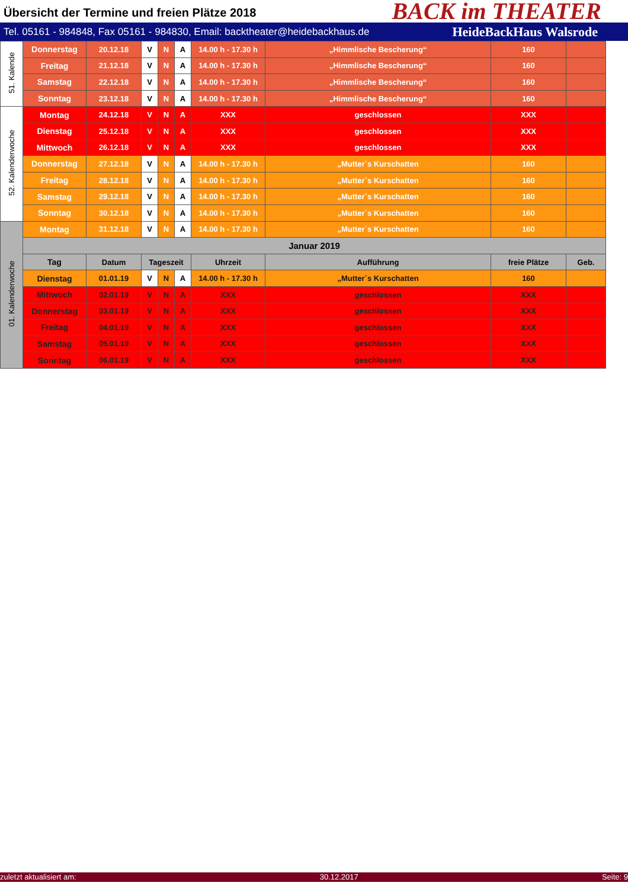Übersicht der Termine und freien Plätze 2018
BACK im THEATER
Tel. 05161 - 984848, Fax 05161 - 984830, Email: backtheater@heidebackhaus.de HeideBackHaus Walsrode
| 51. Kalende | Donnerstag | 20.12.18 | V | N | A | 14.00 h - 17.30 h | „Himmlische Bescherung“ | 160 | |
| | Freitag | 21.12.18 | V | N | A | 14.00 h - 17.30 h | „Himmlische Bescherung“ | 160 | |
| | Samstag | 22.12.18 | V | N | A | 14.00 h - 17.30 h | „Himmlische Bescherung“ | 160 | |
| | Sonntag | 23.12.18 | V | N | A | 14.00 h - 17.30 h | „Himmlische Bescherung“ | 160 | |
| 52. Kalenderwoche | Montag | 24.12.18 | V | N | A | XXX | geschlossen | XXX | |
| | Dienstag | 25.12.18 | V | N | A | XXX | geschlossen | XXX | |
| | Mittwoch | 26.12.18 | V | N | A | XXX | geschlossen | XXX | |
| | Donnerstag | 27.12.18 | V | N | A | 14.00 h - 17.30 h | „Mutter`s Kurschatten | 160 | |
| | Freitag | 28.12.18 | V | N | A | 14.00 h - 17.30 h | „Mutter`s Kurschatten | 160 | |
| | Samstag | 29.12.18 | V | N | A | 14.00 h - 17.30 h | „Mutter`s Kurschatten | 160 | |
| | Sonntag | 30.12.18 | V | N | A | 14.00 h - 17.30 h | „Mutter`s Kurschatten | 160 | |
| 01. Kalenderwoche | Montag | 31.12.18 | V | N | A | 14.00 h - 17.30 h | „Mutter`s Kurschatten | 160 | |
| | Januar 2019 | | | | | | | | |
| | Tag | Datum | Tageszeit | | | Uhrzeit | Aufführung | freie Plätze | Geb. |
| | Dienstag | 01.01.19 | V | N | A | 14.00 h - 17.30 h | „Mutter`s Kurschatten | 160 | |
| | Mittwoch | 02.01.19 | V | N | A | XXX | geschlossen | XXX | |
| | Donnerstag | 03.01.19 | V | N | A | XXX | geschlossen | XXX | |
| | Freitag | 04.01.19 | V | N | A | XXX | geschlossen | XXX | |
| | Samstag | 05.01.19 | V | N | A | XXX | geschlossen | XXX | |
| | Sonntag | 06.01.19 | V | N | A | XXX | geschlossen | XXX | |
zuletzt aktualisiert am: 30.12.2017 Seite: 9